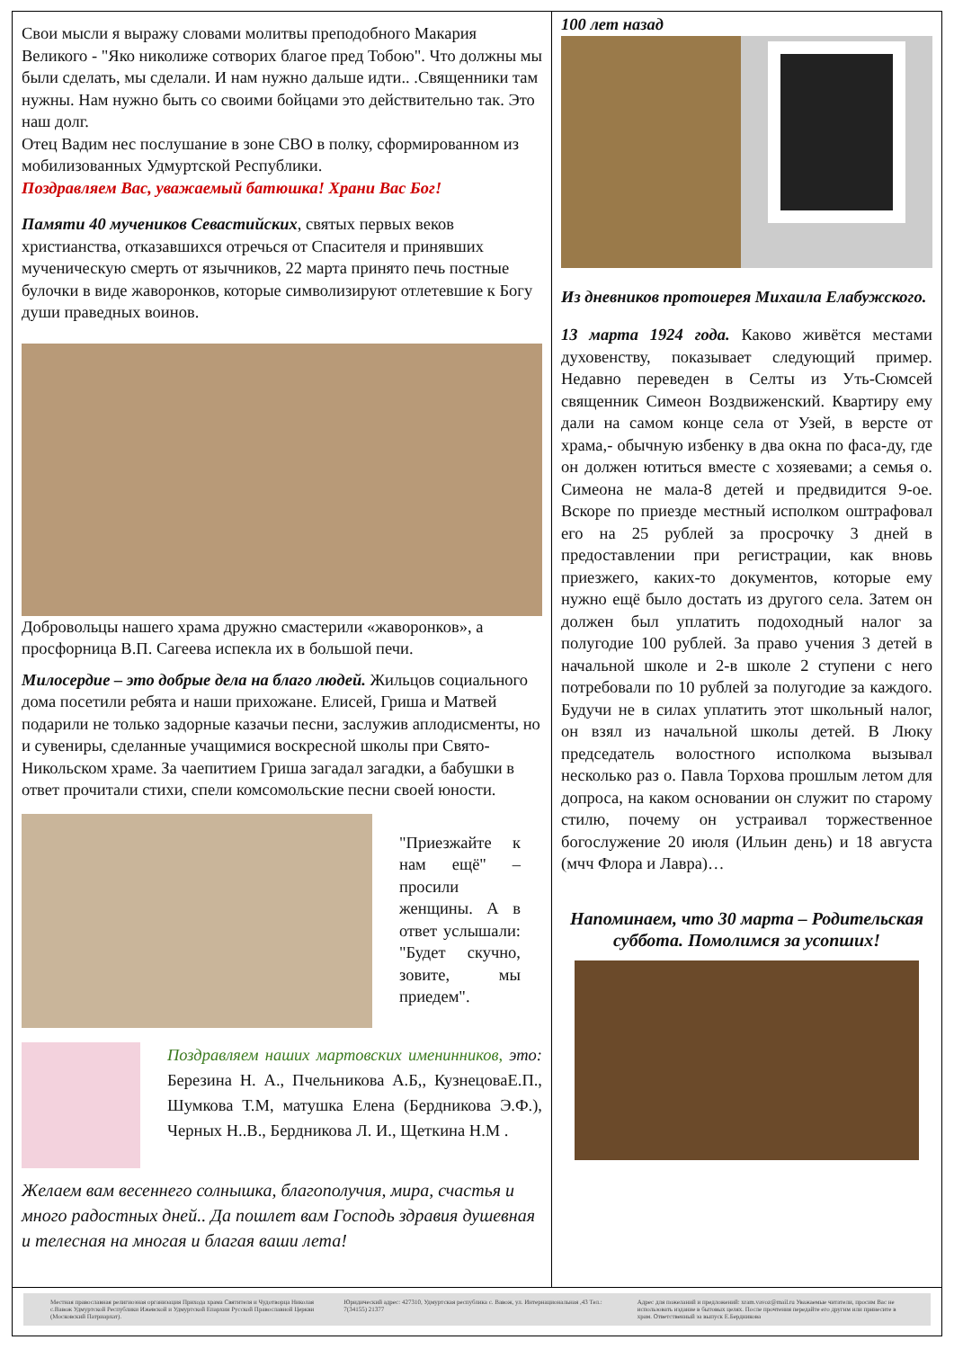Свои мысли я выражу словами молитвы преподобного Макария Великого - "Яко николиже сотворих благое пред Тобою". Что должны мы были сделать, мы сделали. И нам нужно дальше идти.. .Священники там нужны. Нам нужно быть со своими бойцами это действительно так. Это наш долг.
Отец Вадим нес послушание в зоне СВО в полку, сформированном из мобилизованных Удмуртской Республики.
Поздравляем Вас, уважаемый батюшка! Храни Вас Бог!
Памяти 40 мучеников Севастийских, святых первых веков христианства, отказавшихся отречься от Спасителя и принявших мученическую смерть от язычников, 22 марта принято печь постные булочки в виде жаворонков, которые символизируют отлетевшие к Богу души праведных воинов.
Добровольцы нашего храма дружно смастерили «жаворонков», а просфорница В.П. Сагеева испекла их в большой печи.
Милосердие – это добрые дела на благо людей. Жильцов социального дома посетили ребята и наши прихожане. Елисей, Гриша и Матвей подарили не только задорные казачьи песни, заслужив аплодисменты, но и сувениры, сделанные учащимися воскресной школы при Свято-Никольском храме. За чаепитием Гриша загадал загадки, а бабушки в ответ прочитали стихи, спели комсомольские песни своей юности.
"Приезжайте к нам ещё" – просили женщины. А в ответ услышали: "Будет скучно, зовите, мы приедем".
Поздравляем наших мартовских именинников, это: Березина Н. А., Пчельникова А.Б,, КузнецоваЕ.П., Шумкова Т.М, матушка Елена (Бердникова Э.Ф.), Черных Н..В., Бердникова Л. И., Щеткина Н.М .
Желаем вам весеннего солнышка, благополучия, мира, счастья и много радостных дней.. Да пошлет вам Господь здравия душевная и телесная на многая и благая ваши лета!
100 лет назад
Из дневников протоиерея Михаила Елабужского.
13 марта 1924 года. Каково живётся местами духовенству, показывает следующий пример. Недавно переведен в Селты из Уть-Сюмсей священник Симеон Воздвиженский. Квартиру ему дали на самом конце села от Узей, в версте от храма,- обычную избенку в два окна по фаса-ду, где он должен ютиться вместе с хозяевами; а семья о. Симеона не мала-8 детей и предвидится 9-ое. Вскоре по приезде местный исполком оштрафовал его на 25 рублей за просрочку 3 дней в предоставлении при регистрации, как вновь приезжего, каких-то документов, которые ему нужно ещё было достать из другого села. Затем он должен был уплатить подоходный налог за полугодие 100 рублей. За право учения 3 детей в начальной школе и 2-в школе 2 ступени с него потребовали по 10 рублей за полугодие за каждого. Будучи не в силах уплатить этот школьный налог, он взял из начальной школы детей. В Люку председатель волостного исполкома вызывал несколько раз о. Павла Торхова прошлым летом для допроса, на каком основании он служит по старому стилю, почему он устраивал торжественное богослужение 20 июля (Ильин день) и 18 августа (мчч Флора и Лавра)…
Напоминаем, что 30 марта – Родительская суббота. Помолимся за усопших!
Местная православная религиозная организация Прихода храма Святителя и Чудотворца Николая с.Вавож Удмуртской Республики Ижевской и Удмуртской Епархии Русской Православной Церкви (Московский Патриархат).
Юридический адрес: 427310, Удмуртская республика с. Вавож, ул. Интернациональная ,43 Тел.: 7(34155) 21377
Адрес для пожеланий и предложений: xram.vavoz@mail.ru Уважаемые читатели, просим Вас не использовать издание в бытовых целях. После прочтения передайте его другим или принесите в храм. Ответственный за выпуск Е.Бердникова